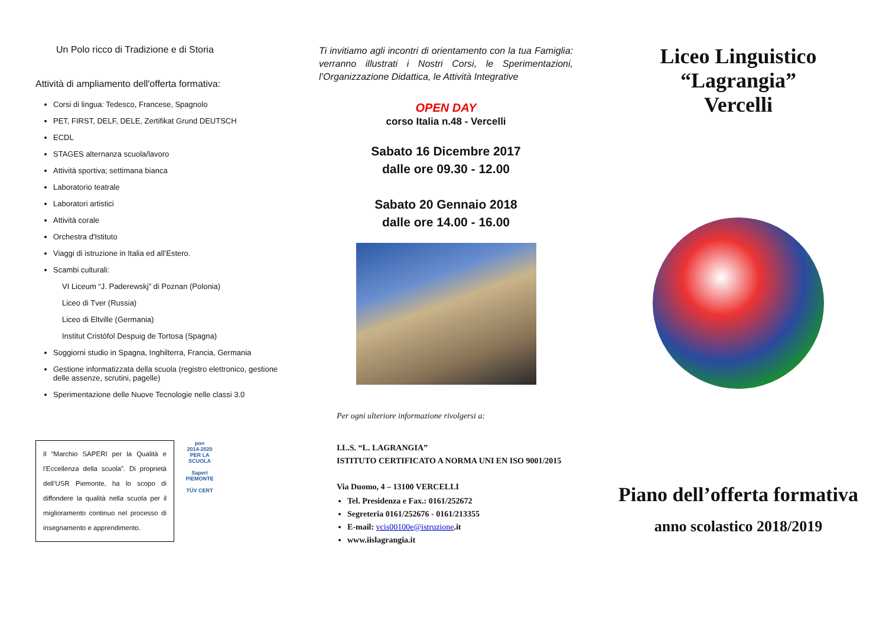Un Polo ricco di Tradizione e di Storia
Attività di ampliamento dell'offerta formativa:
Corsi di lingua: Tedesco, Francese, Spagnolo
PET, FIRST, DELF, DELE, Zertifikat Grund DEUTSCH
ECDL
STAGES alternanza scuola/lavoro
Attività sportiva; settimana bianca
Laboratorio teatrale
Laboratori artistici
Attività corale
Orchestra d'Istituto
Viaggi di istruzione in Italia ed all’Estero.
Scambi culturali:
VI Liceum “J. Paderewskj” di Poznan (Polonia)
Liceo di Tver (Russia)
Liceo di Eltville (Germania)
Institut Cristòfol Despuig de Tortosa (Spagna)
Soggiorni studio in Spagna, Inghilterra, Francia, Germania
Gestione informatizzata della scuola (registro elettronico, gestione delle assenze, scrutini, pagelle)
Sperimentazione delle Nuove Tecnologie nelle classi 3.0
Il “Marchio SAPERI per la Qualità e l’Eccellenza della scuola”. Di proprietà dell’USR Piemonte, ha lo scopo di diffondere la qualità nella scuola per il miglioramento continuo nel processo di insegnamento e apprendimento.
pon
2014-2020
PER LA SCUOLA
Saperi
PIEMONTE
TÜV CERT
Ti invitiamo agli incontri di orientamento con la tua Famiglia: verranno illustrati i Nostri Corsi, le Sperimentazioni, l’Organizzazione Didattica, le Attività Integrative
OPEN DAY
corso Italia n.48 - Vercelli
Sabato 16 Dicembre 2017
dalle ore 09.30 - 12.00
Sabato 20 Gennaio 2018
dalle ore 14.00 - 16.00
Per ogni ulteriore informazione rivolgersi a:
I.L.S. “L. LAGRANGIA”
ISTITUTO CERTIFICATO A NORMA UNI EN ISO 9001/2015
Via Duomo, 4 – 13100 VERCELLI
Tel. Presidenza e Fax.: 0161/252672
Segreteria 0161/252676 - 0161/213355
E-mail: vcis00100e@istruzione.it
www.iislagrangia.it
Liceo Linguistico
“Lagrangia”
Vercelli
Piano dell’offerta formativa
anno scolastico 2018/2019